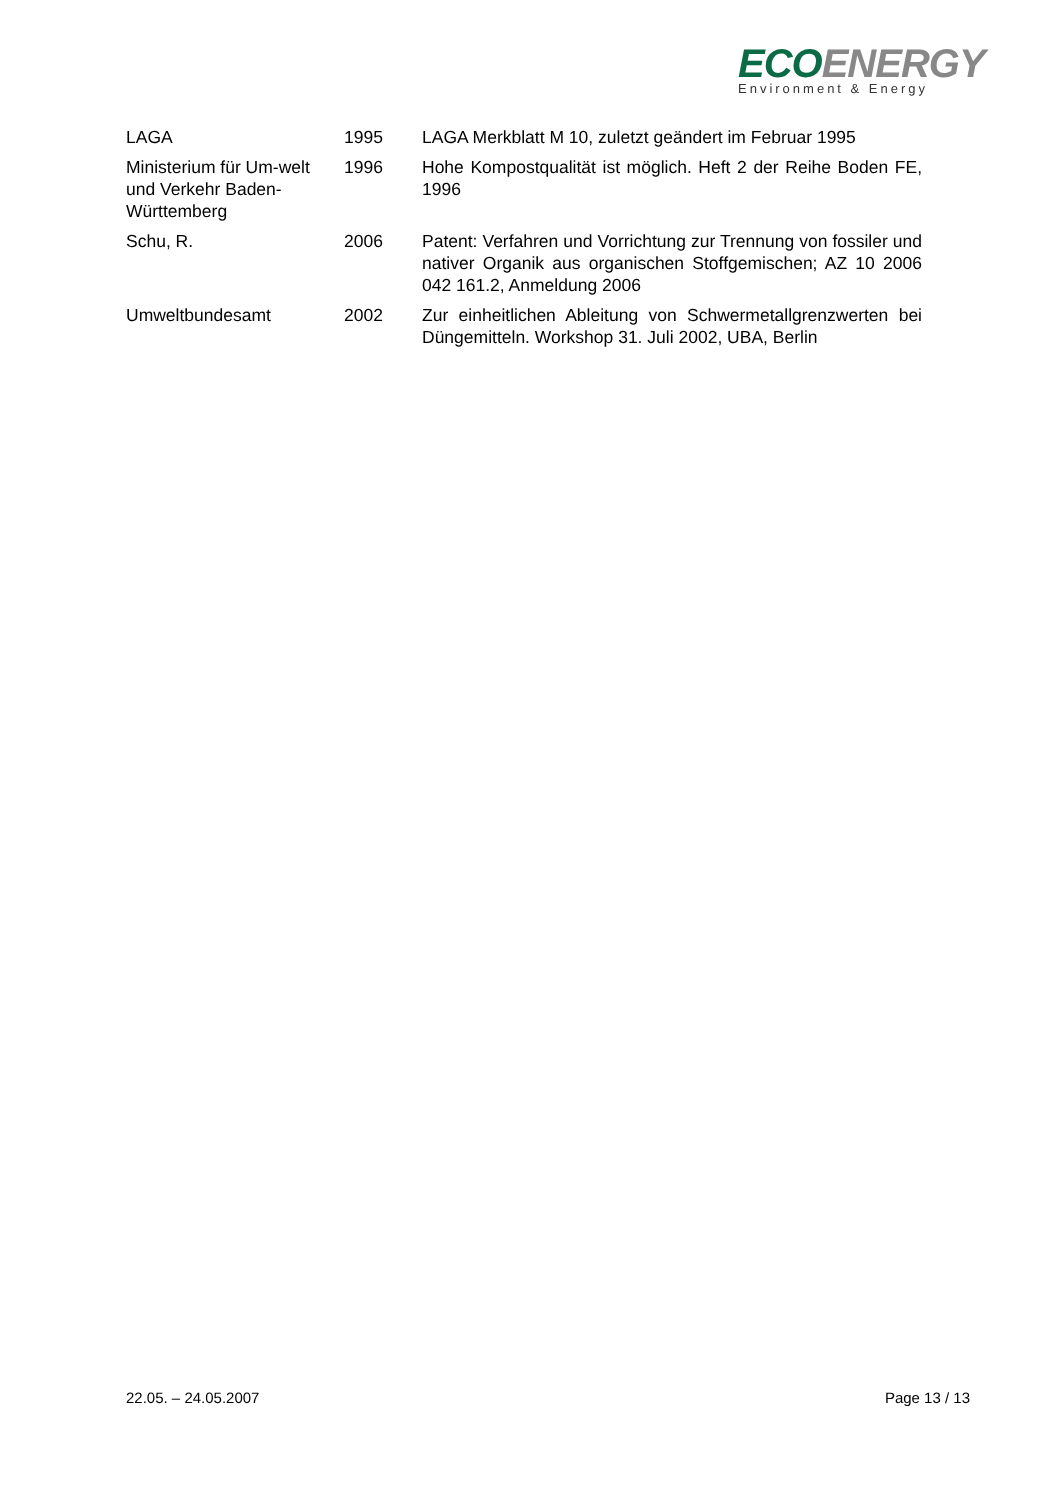ECO ENERGY
Environment & Energy
| LAGA | 1995 | LAGA Merkblatt M 10, zuletzt geändert im Februar 1995 |
| Ministerium für Um-welt und Verkehr Baden-Württemberg | 1996 | Hohe Kompostqualität ist möglich. Heft 2 der Reihe Boden FE, 1996 |
| Schu, R. | 2006 | Patent: Verfahren und Vorrichtung zur Trennung von fossiler und nativer Organik aus organischen Stoffgemischen; AZ 10 2006 042 161.2, Anmeldung 2006 |
| Umweltbundesamt | 2002 | Zur einheitlichen Ableitung von Schwermetallgrenzwerten bei Düngemitteln. Workshop 31. Juli 2002, UBA, Berlin |
22.05. – 24.05.2007 Page 13 / 13